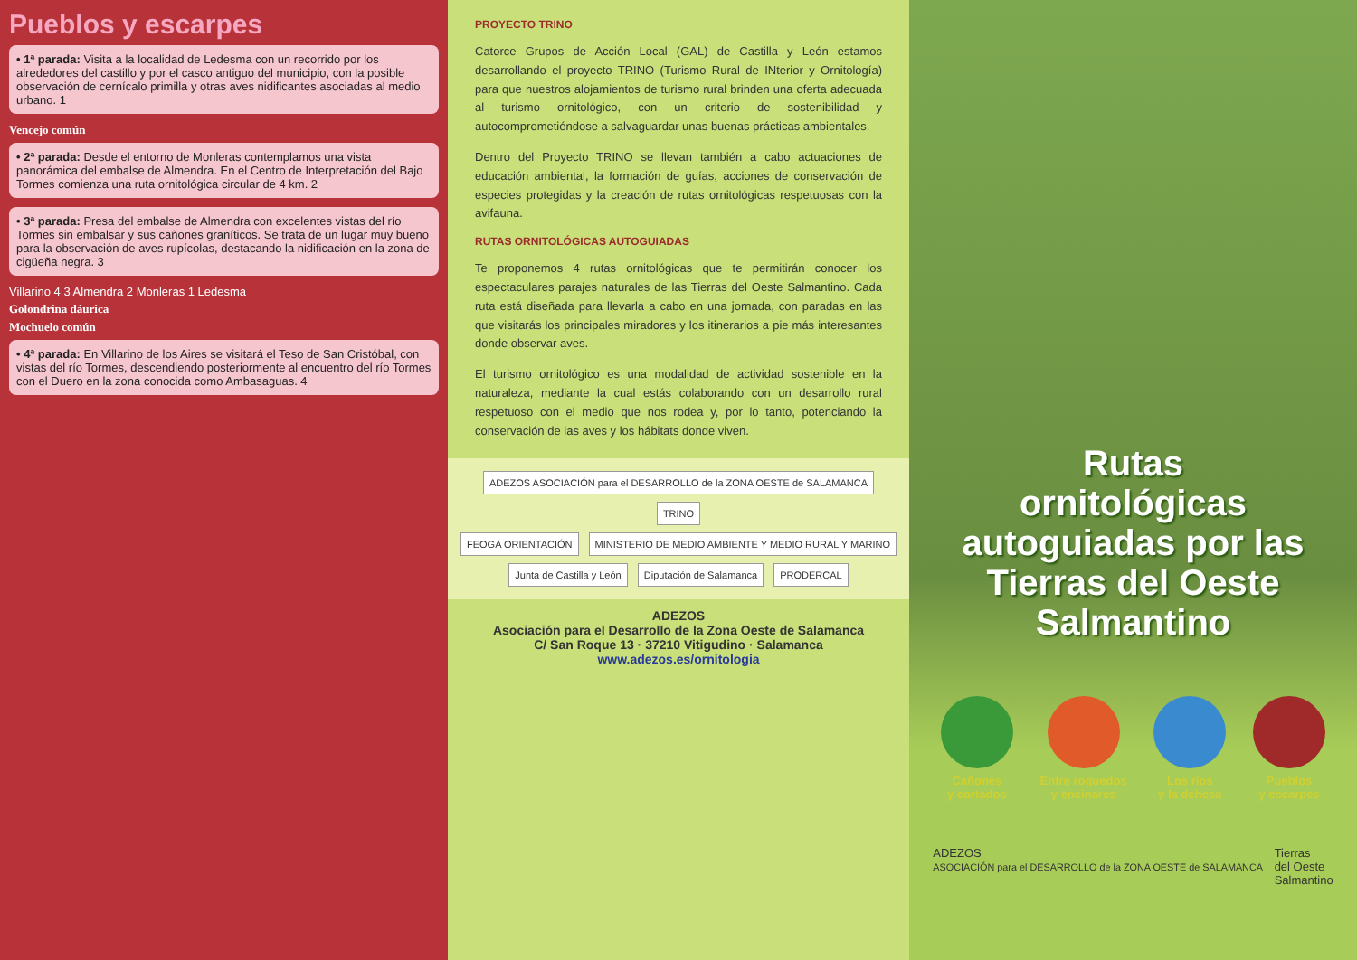Pueblos y escarpes
• 1ª parada: Visita a la localidad de Ledesma con un recorrido por los alrededores del castillo y por el casco antiguo del municipio, con la posible observación de cernícalo primilla y otras aves nidificantes asociadas al medio urbano. 1
Vencejo común
• 2ª parada: Desde el entorno de Monleras contemplamos una vista panorámica del embalse de Almendra. En el Centro de Interpretación del Bajo Tormes comienza una ruta ornitológica circular de 4 km. 2
• 3ª parada: Presa del embalse de Almendra con excelentes vistas del río Tormes sin embalsar y sus cañones graníticos. Se trata de un lugar muy bueno para la observación de aves rupícolas, destacando la nidificación en la zona de cigüeña negra. 3
Villarino 4 3 Almendra 2 Monleras 1 Ledesma
Golondrina dáurica
Mochuelo común
• 4ª parada: En Villarino de los Aires se visitará el Teso de San Cristóbal, con vistas del río Tormes, descendiendo posteriormente al encuentro del río Tormes con el Duero en la zona conocida como Ambasaguas. 4
PROYECTO TRINO
Catorce Grupos de Acción Local (GAL) de Castilla y León estamos desarrollando el proyecto TRINO (Turismo Rural de INterior y Ornitología) para que nuestros alojamientos de turismo rural brinden una oferta adecuada al turismo ornitológico, con un criterio de sostenibilidad y autocomprometiéndose a salvaguardar unas buenas prácticas ambientales.
Dentro del Proyecto TRINO se llevan también a cabo actuaciones de educación ambiental, la formación de guías, acciones de conservación de especies protegidas y la creación de rutas ornitológicas respetuosas con la avifauna.
RUTAS ORNITOLÓGICAS AUTOGUIADAS
Te proponemos 4 rutas ornitológicas que te permitirán conocer los espectaculares parajes naturales de las Tierras del Oeste Salmantino. Cada ruta está diseñada para llevarla a cabo en una jornada, con paradas en las que visitarás los principales miradores y los itinerarios a pie más interesantes donde observar aves.
El turismo ornitológico es una modalidad de actividad sostenible en la naturaleza, mediante la cual estás colaborando con un desarrollo rural respetuoso con el medio que nos rodea y, por lo tanto, potenciando la conservación de las aves y los hábitats donde viven.
ADEZOS ASOCIACIÓN para el DESARROLLO de la ZONA OESTE de SALAMANCA TRINO
FEOGA ORIENTACIÓN MINISTERIO DE MEDIO AMBIENTE Y MEDIO RURAL Y MARINO Junta de Castilla y León Diputación de Salamanca PRODERCAL
ADEZOS
Asociación para el Desarrollo de la Zona Oeste de Salamanca
C/ San Roque 13 · 37210 Vitigudino · Salamanca
www.adezos.es/ornitologia
Rutas
ornitológicas
autoguiadas por las
Tierras del Oeste
Salmantino
Cañones
y cortados
Entre roquedos
y encinares
Los ríos
y la dehesa
Pueblos
y escarpes
ADEZOS
ASOCIACIÓN para el DESARROLLO de la ZONA OESTE de SALAMANCA
Tierras
del Oeste
Salmantino